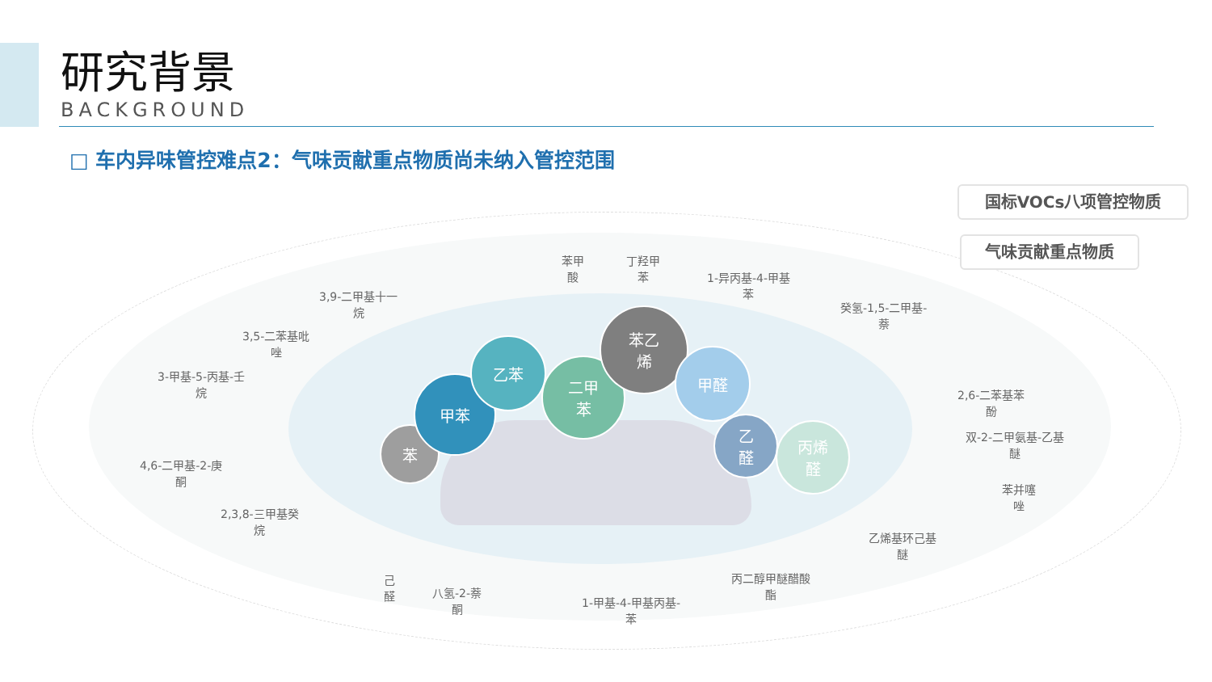研究背景
BACKGROUND
□ 车内异味管控难点2：气味贡献重点物质尚未纳入管控范围
苯
甲苯
乙苯
二甲
苯
苯乙
烯
甲醛
乙
醛
丙烯
醛
国标VOCs八项管控物质
气味贡献重点物质
苯甲
酸
丁羟甲
苯
1-异丙基-4-甲基
苯
3,9-二甲基十一
烷
3,5-二苯基吡
唑
3-甲基-5-丙基-壬
烷
4,6-二甲基-2-庚
酮
2,3,8-三甲基癸
烷
己
醛
八氢-2-萘
酮
1-甲基-4-甲基丙基-
苯
丙二醇甲醚醋酸
酯
乙烯基环己基
醚
癸氢-1,5-二甲基-
萘
2,6-二苯基苯
酚
双-2-二甲氨基-乙基
醚
苯并噻
唑